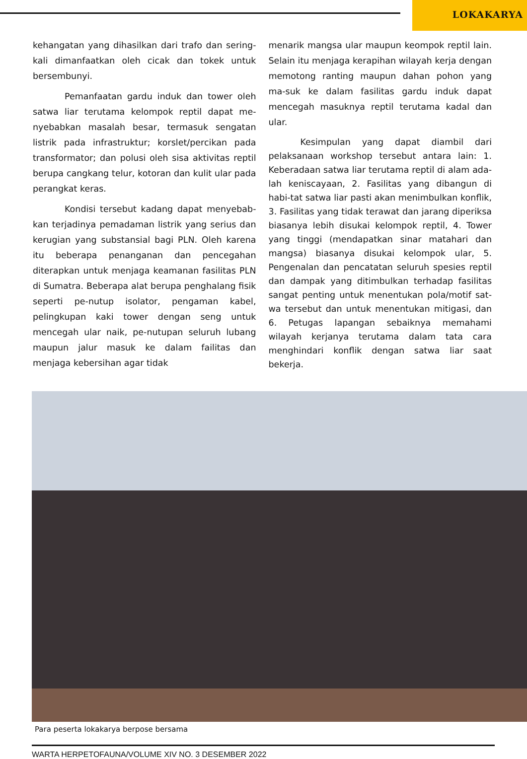LOKAKARYA
kehangatan yang dihasilkan dari trafo dan sering-kali dimanfaatkan oleh cicak dan tokek untuk bersembunyi.
Pemanfaatan gardu induk dan tower oleh satwa liar terutama kelompok reptil dapat me-nyebabkan masalah besar, termasuk sengatan listrik pada infrastruktur; korslet/percikan pada transformator; dan polusi oleh sisa aktivitas reptil berupa cangkang telur, kotoran dan kulit ular pada perangkat keras.
Kondisi tersebut kadang dapat menyebab-kan terjadinya pemadaman listrik yang serius dan kerugian yang substansial bagi PLN. Oleh karena itu beberapa penanganan dan pencegahan diterapkan untuk menjaga keamanan fasilitas PLN di Sumatra. Beberapa alat berupa penghalang fisik seperti pe-nutup isolator, pengaman kabel, pelingkupan kaki tower dengan seng untuk mencegah ular naik, pe-nutupan seluruh lubang maupun jalur masuk ke dalam failitas dan menjaga kebersihan agar tidak
menarik mangsa ular maupun keompok reptil lain. Selain itu menjaga kerapihan wilayah kerja dengan memotong ranting maupun dahan pohon yang ma-suk ke dalam fasilitas gardu induk dapat mencegah masuknya reptil terutama kadal dan ular.
Kesimpulan yang dapat diambil dari pelaksanaan workshop tersebut antara lain: 1. Keberadaan satwa liar terutama reptil di alam ada-lah keniscayaan, 2. Fasilitas yang dibangun di habi-tat satwa liar pasti akan menimbulkan konflik, 3. Fasilitas yang tidak terawat dan jarang diperiksa biasanya lebih disukai kelompok reptil, 4. Tower yang tinggi (mendapatkan sinar matahari dan mangsa) biasanya disukai kelompok ular, 5. Pengenalan dan pencatatan seluruh spesies reptil dan dampak yang ditimbulkan terhadap fasilitas sangat penting untuk menentukan pola/motif sat-wa tersebut dan untuk menentukan mitigasi, dan 6. Petugas lapangan sebaiknya memahami wilayah kerjanya terutama dalam tata cara menghindari konflik dengan satwa liar saat bekerja.
Para peserta lokakarya berpose bersama
WARTA HERPETOFAUNA/VOLUME XIV NO. 3 DESEMBER 2022